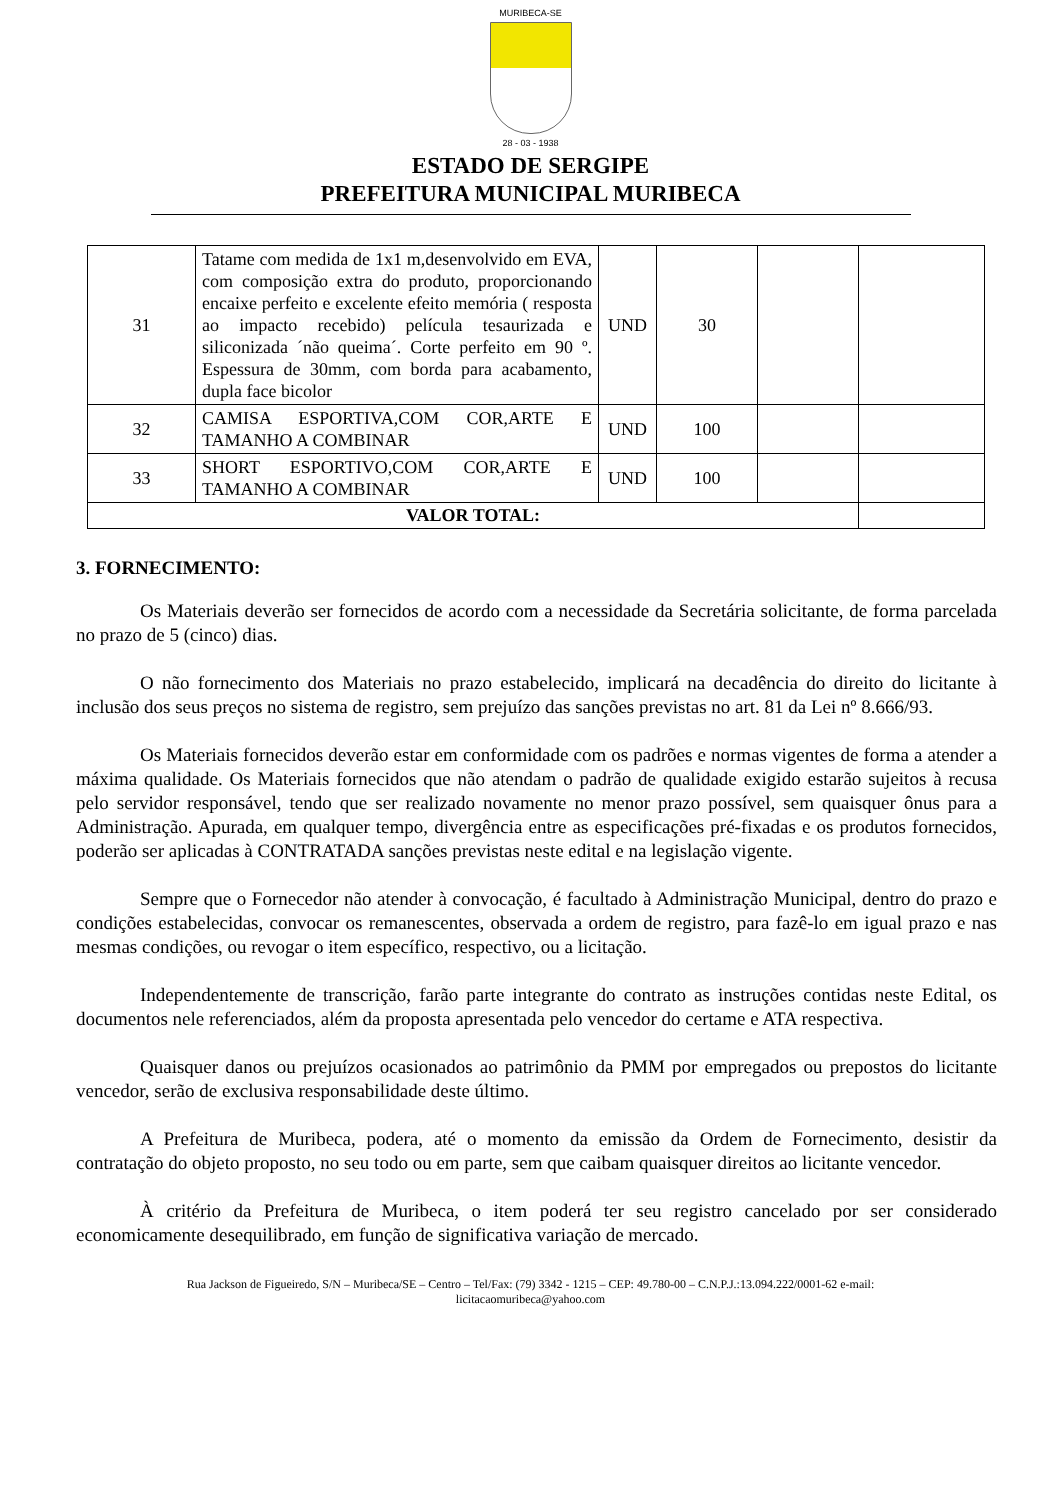MURIBECA-SE
28 - 03 - 1938
ESTADO DE SERGIPE
PREFEITURA MUNICIPAL MURIBECA
| 31 | Tatame com medida de 1x1 m,desenvolvido em EVA, com composição extra do produto, proporcionando encaixe perfeito e excelente efeito memória ( resposta ao impacto recebido) película tesaurizada e siliconizada ´não queima´. Corte perfeito em 90 º. Espessura de 30mm, com borda para acabamento, dupla face bicolor | UND | 30 | | |
| 32 | CAMISA ESPORTIVA,COM COR,ARTE E TAMANHO A COMBINAR | UND | 100 | | |
| 33 | SHORT ESPORTIVO,COM COR,ARTE E TAMANHO A COMBINAR | UND | 100 | | |
| VALOR TOTAL: | | | | | |
3. FORNECIMENTO:
Os Materiais deverão ser fornecidos de acordo com a necessidade da Secretária solicitante, de forma parcelada no prazo de 5 (cinco) dias.
O não fornecimento dos Materiais no prazo estabelecido, implicará na decadência do direito do licitante à inclusão dos seus preços no sistema de registro, sem prejuízo das sanções previstas no art. 81 da Lei nº 8.666/93.
Os Materiais fornecidos deverão estar em conformidade com os padrões e normas vigentes de forma a atender a máxima qualidade. Os Materiais fornecidos que não atendam o padrão de qualidade exigido estarão sujeitos à recusa pelo servidor responsável, tendo que ser realizado novamente no menor prazo possível, sem quaisquer ônus para a Administração. Apurada, em qualquer tempo, divergência entre as especificações pré-fixadas e os produtos fornecidos, poderão ser aplicadas à CONTRATADA sanções previstas neste edital e na legislação vigente.
Sempre que o Fornecedor não atender à convocação, é facultado à Administração Municipal, dentro do prazo e condições estabelecidas, convocar os remanescentes, observada a ordem de registro, para fazê-lo em igual prazo e nas mesmas condições, ou revogar o item específico, respectivo, ou a licitação.
Independentemente de transcrição, farão parte integrante do contrato as instruções contidas neste Edital, os documentos nele referenciados, além da proposta apresentada pelo vencedor do certame e ATA respectiva.
Quaisquer danos ou prejuízos ocasionados ao patrimônio da PMM por empregados ou prepostos do licitante vencedor, serão de exclusiva responsabilidade deste último.
A Prefeitura de Muribeca, podera, até o momento da emissão da Ordem de Fornecimento, desistir da contratação do objeto proposto, no seu todo ou em parte, sem que caibam quaisquer direitos ao licitante vencedor.
À critério da Prefeitura de Muribeca, o item poderá ter seu registro cancelado por ser considerado economicamente desequilibrado, em função de significativa variação de mercado.
Rua Jackson de Figueiredo, S/N – Muribeca/SE – Centro – Tel/Fax: (79) 3342 - 1215 – CEP: 49.780-00 – C.N.P.J.:13.094.222/0001-62 e-mail:
licitacaomuribeca@yahoo.com